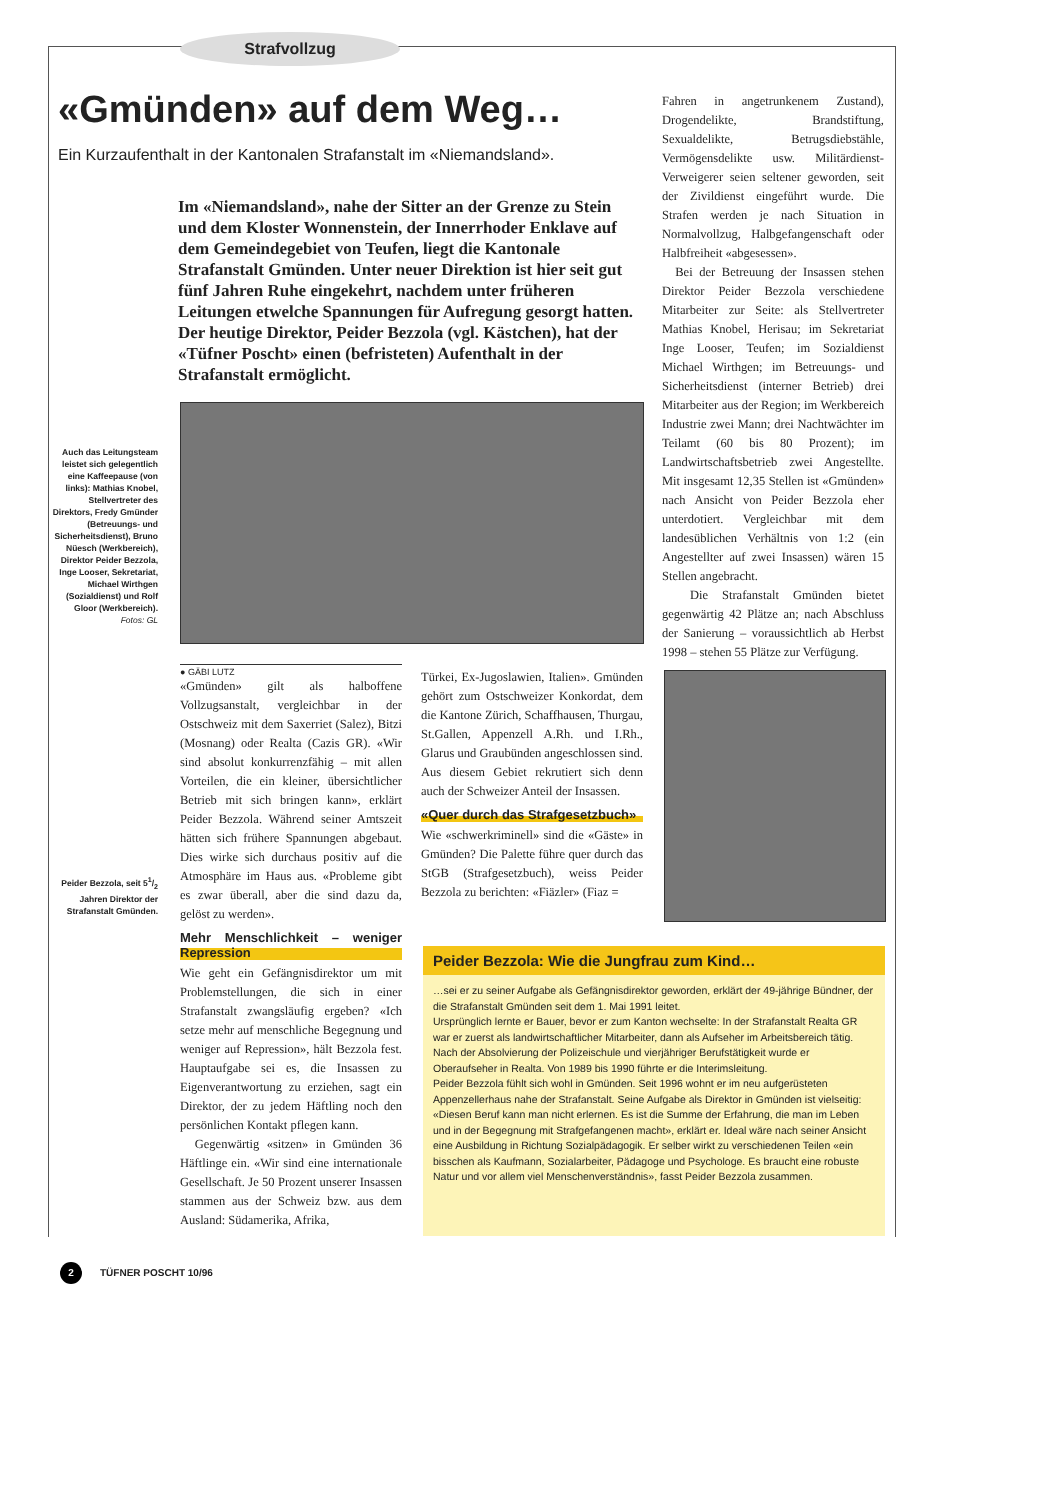Strafvollzug
«Gmünden» auf dem Weg…
Ein Kurzaufenthalt in der Kantonalen Strafanstalt im «Niemandsland».
Im «Niemandsland», nahe der Sitter an der Grenze zu Stein und dem Kloster Wonnenstein, der Innerrhoder Enklave auf dem Gemeindegebiet von Teufen, liegt die Kantonale Strafanstalt Gmünden. Unter neuer Direktion ist hier seit gut fünf Jahren Ruhe eingekehrt, nachdem unter früheren Leitungen etwelche Spannungen für Aufregung gesorgt hatten.
Der heutige Direktor, Peider Bezzola (vgl. Kästchen), hat der «Tüfner Poscht» einen (befristeten) Aufenthalt in der Strafanstalt ermöglicht.
Fahren in angetrunkenem Zustand), Drogendelikte, Brandstiftung, Sexualdelikte, Betrugsdiebstähle, Vermögensdelikte usw. Militärdienst-Verweigerer seien seltener geworden, seit der Zivildienst eingeführt wurde. Die Strafen werden je nach Situation in Normalvollzug, Halbgefangenschaft oder Halbfreiheit «abgesessen».
Bei der Betreuung der Insassen stehen Direktor Peider Bezzola verschiedene Mitarbeiter zur Seite: als Stellvertreter Mathias Knobel, Herisau; im Sekretariat Inge Looser, Teufen; im Sozialdienst Michael Wirthgen; im Betreuungs- und Sicherheitsdienst (interner Betrieb) drei Mitarbeiter aus der Region; im Werkbereich Industrie zwei Mann; drei Nachtwächter im Teilamt (60 bis 80 Prozent); im Landwirtschaftsbetrieb zwei Angestellte. Mit insgesamt 12,35 Stellen ist «Gmünden» nach Ansicht von Peider Bezzola eher unterdotiert. Vergleichbar mit dem landesüblichen Verhältnis von 1:2 (ein Angestellter auf zwei Insassen) wären 15 Stellen angebracht.
Die Strafanstalt Gmünden bietet gegenwärtig 42 Plätze an; nach Abschluss der Sanierung – voraussichtlich ab Herbst 1998 – stehen 55 Plätze zur Verfügung.
Auch das Leitungsteam leistet sich gelegentlich eine Kaffeepause (von links): Mathias Knobel, Stellvertreter des Direktors, Fredy Gmünder (Betreuungs- und Sicherheitsdienst), Bruno Nüesch (Werkbereich), Direktor Peider Bezzola, Inge Looser, Sekretariat, Michael Wirthgen (Sozialdienst) und Rolf Gloor (Werkbereich). Fotos: GL
● GÄBI LUTZ
«Gmünden» gilt als halboffene Vollzugsanstalt, vergleichbar in der Ostschweiz mit dem Saxerriet (Salez), Bitzi (Mosnang) oder Realta (Cazis GR). «Wir sind absolut konkurrenzfähig – mit allen Vorteilen, die ein kleiner, übersichtlicher Betrieb mit sich bringen kann», erklärt Peider Bezzola. Während seiner Amtszeit hätten sich frühere Spannungen abgebaut. Dies wirke sich durchaus positiv auf die Atmosphäre im Haus aus. «Probleme gibt es zwar überall, aber die sind dazu da, gelöst zu werden».
Mehr Menschlichkeit – weniger Repression
Wie geht ein Gefängnisdirektor um mit Problemstellungen, die sich in einer Strafanstalt zwangsläufig ergeben? «Ich setze mehr auf menschliche Begegnung und weniger auf Repression», hält Bezzola fest. Hauptaufgabe sei es, die Insassen zu Eigenverantwortung zu erziehen, sagt ein Direktor, der zu jedem Häftling noch den persönlichen Kontakt pflegen kann.
Gegenwärtig «sitzen» in Gmünden 36 Häftlinge ein. «Wir sind eine internationale Gesellschaft. Je 50 Prozent unserer Insassen stammen aus der Schweiz bzw. aus dem Ausland: Südamerika, Afrika,
Türkei, Ex-Jugoslawien, Italien». Gmünden gehört zum Ostschweizer Konkordat, dem die Kantone Zürich, Schaffhausen, Thurgau, St.Gallen, Appenzell A.Rh. und I.Rh., Glarus und Graubünden angeschlossen sind. Aus diesem Gebiet rekrutiert sich denn auch der Schweizer Anteil der Insassen.
«Quer durch das Strafgesetzbuch»
Wie «schwerkriminell» sind die «Gäste» in Gmünden? Die Palette führe quer durch das StGB (Strafgesetzbuch), weiss Peider Bezzola zu berichten: «Fiäzler» (Fiaz =
Peider Bezzola, seit 51/2 Jahren Direktor der Strafanstalt Gmünden.
Peider Bezzola: Wie die Jungfrau zum Kind…
…sei er zu seiner Aufgabe als Gefängnisdirektor geworden, erklärt der 49-jährige Bündner, der die Strafanstalt Gmünden seit dem 1. Mai 1991 leitet.
Ursprünglich lernte er Bauer, bevor er zum Kanton wechselte: In der Strafanstalt Realta GR war er zuerst als landwirtschaftlicher Mitarbeiter, dann als Aufseher im Arbeitsbereich tätig. Nach der Absolvierung der Polizeischule und vierjähriger Berufstätigkeit wurde er Oberaufseher in Realta. Von 1989 bis 1990 führte er die Interimsleitung.
Peider Bezzola fühlt sich wohl in Gmünden. Seit 1996 wohnt er im neu aufgerüsteten Appenzellerhaus nahe der Strafanstalt. Seine Aufgabe als Direktor in Gmünden ist vielseitig: «Diesen Beruf kann man nicht erlernen. Es ist die Summe der Erfahrung, die man im Leben und in der Begegnung mit Strafgefangenen macht», erklärt er. Ideal wäre nach seiner Ansicht eine Ausbildung in Richtung Sozialpädagogik. Er selber wirkt zu verschiedenen Teilen «ein bisschen als Kaufmann, Sozialarbeiter, Pädagoge und Psychologe. Es braucht eine robuste Natur und vor allem viel Menschenverständnis», fasst Peider Bezzola zusammen.
2 TÜFNER POSCHT 10/96